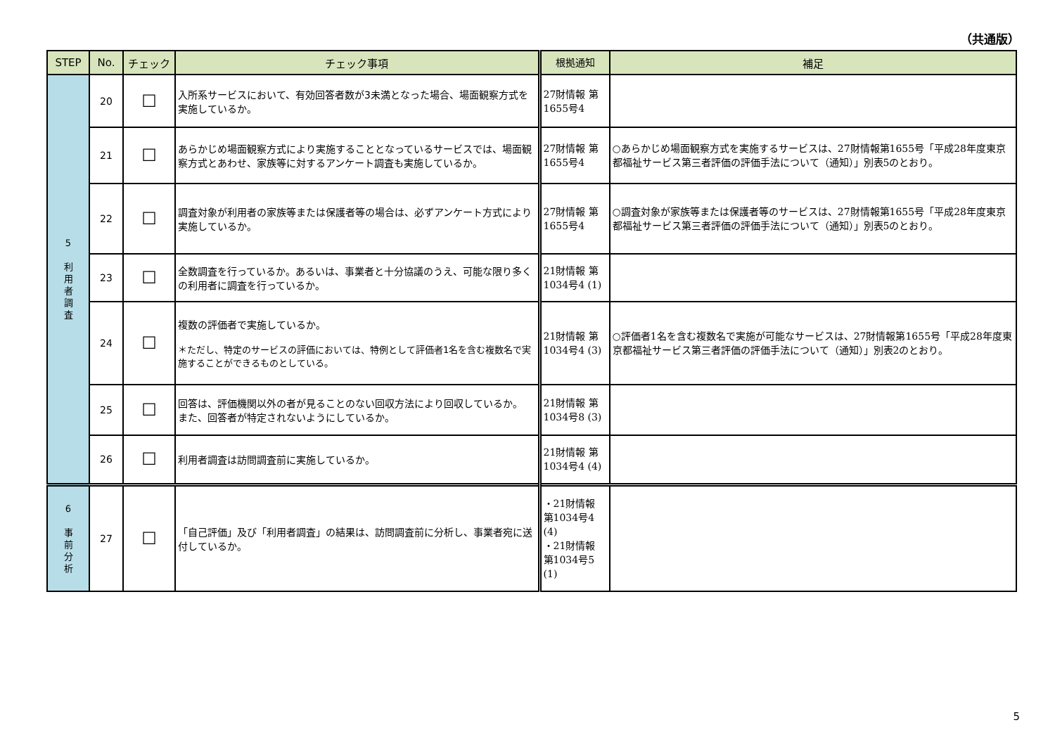（共通版）
| STEP | No. | チェック | チェック事項 | 根拠通知 | 補足 |
| --- | --- | --- | --- | --- | --- |
| 5 利 用 者 調 査 | 20 | ☐ | 入所系サービスにおいて、有効回答者数が3未満となった場合、場面観察方式を実施しているか。 | 27財情報 第1655号4 | |
| | 21 | ☐ | あらかじめ場面観察方式により実施することとなっているサービスでは、場面観察方式とあわせ、家族等に対するアンケート調査も実施しているか。 | 27財情報 第1655号4 | ○あらかじめ場面観察方式を実施するサービスは、27財情報第1655号「平成28年度東京都福祉サービス第三者評価の評価手法について（通知）」別表5のとおり。 |
| | 22 | ☐ | 調査対象が利用者の家族等または保護者等の場合は、必ずアンケート方式により実施しているか。 | 27財情報 第1655号4 | ○調査対象が家族等または保護者等のサービスは、27財情報第1655号「平成28年度東京都福祉サービス第三者評価の評価手法について（通知）」別表5のとおり。 |
| | 23 | ☐ | 全数調査を行っているか。あるいは、事業者と十分協議のうえ、可能な限り多くの利用者に調査を行っているか。 | 21財情報 第1034号4 (1) | |
| | 24 | ☐ | 複数の評価者で実施しているか。 ＊ただし、特定のサービスの評価においては、特例として評価者1名を含む複数名で実施することができるものとしている。 | 21財情報 第1034号4 (3) | ○評価者1名を含む複数名で実施が可能なサービスは、27財情報第1655号「平成28年度東京都福祉サービス第三者評価の評価手法について（通知）」別表2のとおり。 |
| | 25 | ☐ | 回答は、評価機関以外の者が見ることのない回収方法により回収しているか。 また、回答者が特定されないようにしているか。 | 21財情報 第1034号8 (3) | |
| | 26 | ☐ | 利用者調査は訪問調査前に実施しているか。 | 21財情報 第1034号4 (4) | |
| 6 事 前 分 析 | 27 | ☐ | 「自己評価」及び「利用者調査」の結果は、訪問調査前に分析し、事業者宛に送付しているか。 | ・21財情報 第1034号4 (4) ・21財情報 第1034号5 (1) | |
5